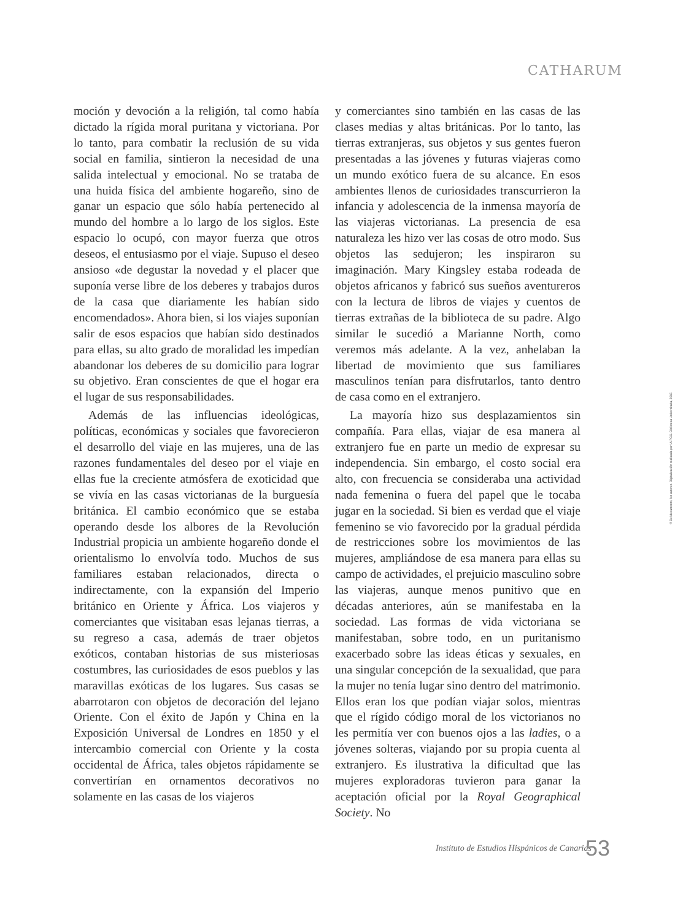CATHARUM
moción y devoción a la religión, tal como había dictado la rígida moral puritana y victoriana. Por lo tanto, para combatir la reclusión de su vida social en familia, sintieron la necesidad de una salida intelectual y emocional. No se trataba de una huida física del ambiente hogareño, sino de ganar un espacio que sólo había pertenecido al mundo del hombre a lo largo de los siglos. Este espacio lo ocupó, con mayor fuerza que otros deseos, el entusiasmo por el viaje. Supuso el deseo ansioso «de degustar la novedad y el placer que suponía verse libre de los deberes y trabajos duros de la casa que diariamente les habían sido encomendados». Ahora bien, si los viajes suponían salir de esos espacios que habían sido destinados para ellas, su alto grado de moralidad les impedían abandonar los deberes de su domicilio para lograr su objetivo. Eran conscientes de que el hogar era el lugar de sus responsabilidades.
Además de las influencias ideológicas, políticas, económicas y sociales que favorecieron el desarrollo del viaje en las mujeres, una de las razones fundamentales del deseo por el viaje en ellas fue la creciente atmósfera de exoticidad que se vivía en las casas victorianas de la burguesía británica. El cambio económico que se estaba operando desde los albores de la Revolución Industrial propicia un ambiente hogareño donde el orientalismo lo envolvía todo. Muchos de sus familiares estaban relacionados, directa o indirectamente, con la expansión del Imperio británico en Oriente y África. Los viajeros y comerciantes que visitaban esas lejanas tierras, a su regreso a casa, además de traer objetos exóticos, contaban historias de sus misteriosas costumbres, las curiosidades de esos pueblos y las maravillas exóticas de los lugares. Sus casas se abarrotaron con objetos de decoración del lejano Oriente. Con el éxito de Japón y China en la Exposición Universal de Londres en 1850 y el intercambio comercial con Oriente y la costa occidental de África, tales objetos rápidamente se convertirían en ornamentos decorativos no solamente en las casas de los viajeros
y comerciantes sino también en las casas de las clases medias y altas británicas. Por lo tanto, las tierras extranjeras, sus objetos y sus gentes fueron presentadas a las jóvenes y futuras viajeras como un mundo exótico fuera de su alcance. En esos ambientes llenos de curiosidades transcurrieron la infancia y adolescencia de la inmensa mayoría de las viajeras victorianas. La presencia de esa naturaleza les hizo ver las cosas de otro modo. Sus objetos las sedujeron; les inspiraron su imaginación. Mary Kingsley estaba rodeada de objetos africanos y fabricó sus sueños aventureros con la lectura de libros de viajes y cuentos de tierras extrañas de la biblioteca de su padre. Algo similar le sucedió a Marianne North, como veremos más adelante. A la vez, anhelaban la libertad de movimiento que sus familiares masculinos tenían para disfrutarlos, tanto dentro de casa como en el extranjero.
La mayoría hizo sus desplazamientos sin compañía. Para ellas, viajar de esa manera al extranjero fue en parte un medio de expresar su independencia. Sin embargo, el costo social era alto, con frecuencia se consideraba una actividad nada femenina o fuera del papel que le tocaba jugar en la sociedad. Si bien es verdad que el viaje femenino se vio favorecido por la gradual pérdida de restricciones sobre los movimientos de las mujeres, ampliándose de esa manera para ellas su campo de actividades, el prejuicio masculino sobre las viajeras, aunque menos punitivo que en décadas anteriores, aún se manifestaba en la sociedad. Las formas de vida victoriana se manifestaban, sobre todo, en un puritanismo exacerbado sobre las ideas éticas y sexuales, en una singular concepción de la sexualidad, que para la mujer no tenía lugar sino dentro del matrimonio. Ellos eran los que podían viajar solos, mientras que el rígido código moral de los victorianos no les permitía ver con buenos ojos a las ladies, o a jóvenes solteras, viajando por su propia cuenta al extranjero. Es ilustrativa la dificultad que las mujeres exploradoras tuvieron para ganar la aceptación oficial por la Royal Geographical Society. No
©Del documento, los autores. Digitalización realizada por ULPGC. Biblioteca Universitaria, 2015
Instituto de Estudios Hispánicos de Canarias
53